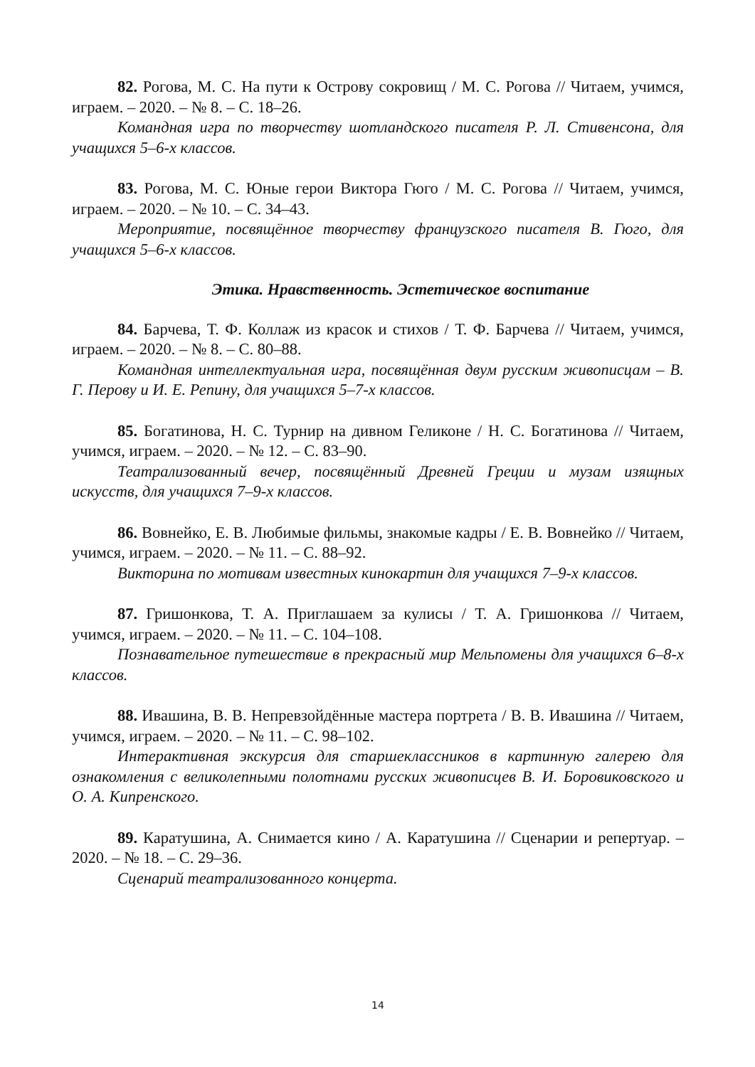82. Рогова, М. С. На пути к Острову сокровищ / М. С. Рогова // Читаем, учимся, играем. – 2020. – № 8. – С. 18–26.
Командная игра по творчеству шотландского писателя Р. Л. Стивенсона, для учащихся 5–6-х классов.
83. Рогова, М. С. Юные герои Виктора Гюго / М. С. Рогова // Читаем, учимся, играем. – 2020. – № 10. – С. 34–43.
Мероприятие, посвящённое творчеству французского писателя В. Гюго, для учащихся 5–6-х классов.
Этика. Нравственность. Эстетическое воспитание
84. Барчева, Т. Ф. Коллаж из красок и стихов / Т. Ф. Барчева // Читаем, учимся, играем. – 2020. – № 8. – С. 80–88.
Командная интеллектуальная игра, посвящённая двум русским живописцам – В. Г. Перову и И. Е. Репину, для учащихся 5–7-х классов.
85. Богатинова, Н. С. Турнир на дивном Геликоне / Н. С. Богатинова // Читаем, учимся, играем. – 2020. – № 12. – С. 83–90.
Театрализованный вечер, посвящённый Древней Греции и музам изящных искусств, для учащихся 7–9-х классов.
86. Вовнейко, Е. В. Любимые фильмы, знакомые кадры / Е. В. Вовнейко // Читаем, учимся, играем. – 2020. – № 11. – С. 88–92.
Викторина по мотивам известных кинокартин для учащихся 7–9-х классов.
87. Гришонкова, Т. А. Приглашаем за кулисы / Т. А. Гришонкова // Читаем, учимся, играем. – 2020. – № 11. – С. 104–108.
Познавательное путешествие в прекрасный мир Мельпомены для учащихся 6–8-х классов.
88. Ивашина, В. В. Непревзойдённые мастера портрета / В. В. Ивашина // Читаем, учимся, играем. – 2020. – № 11. – С. 98–102.
Интерактивная экскурсия для старшеклассников в картинную галерею для ознакомления с великолепными полотнами русских живописцев В. И. Боровиковского и О. А. Кипренского.
89. Каратушина, А. Снимается кино / А. Каратушина // Сценарии и репертуар. – 2020. – № 18. – С. 29–36.
Сценарий театрализованного концерта.
14